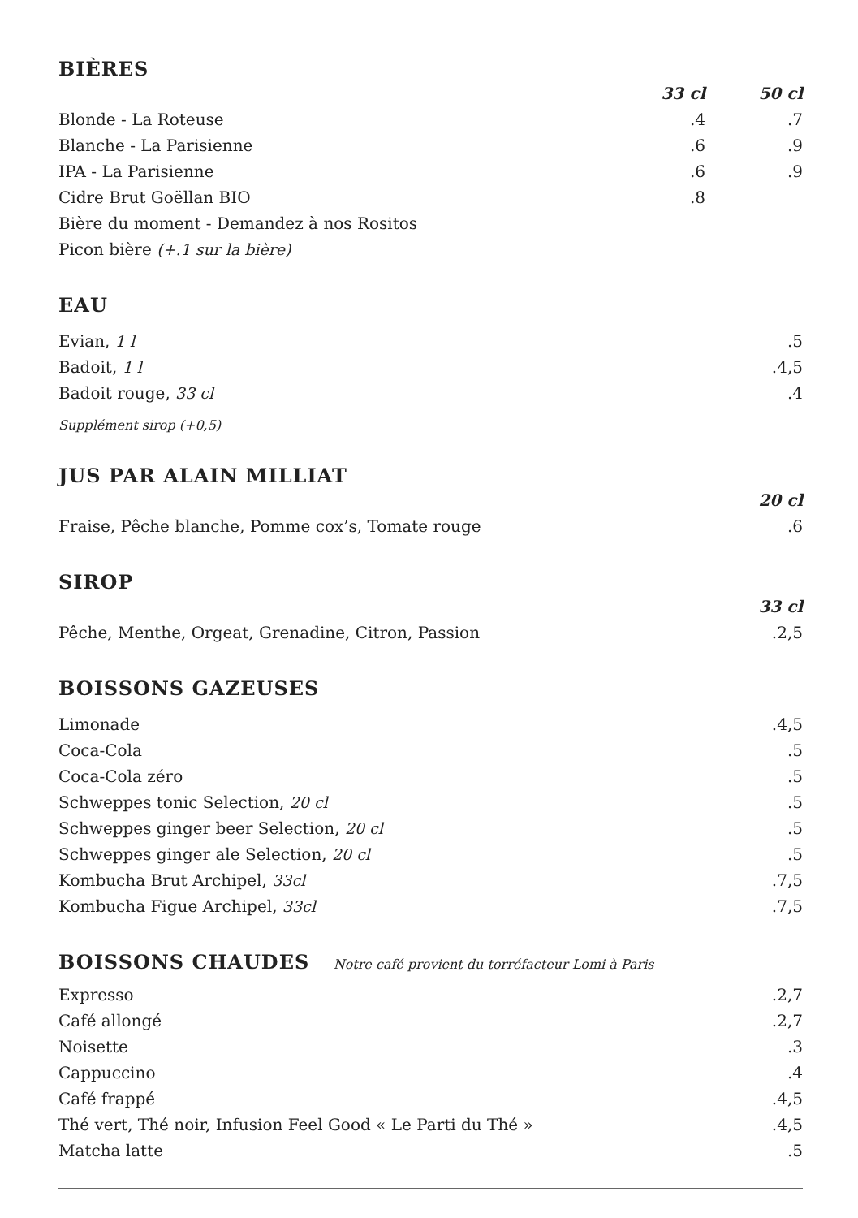BIÈRES
| | 33 cl | 50 cl |
| --- | --- | --- |
| Blonde - La Roteuse | .4 | .7 |
| Blanche - La Parisienne | .6 | .9 |
| IPA - La Parisienne | .6 | .9 |
| Cidre Brut Goëllan BIO | .8 | |
| Bière du moment - Demandez à nos Rositos | | |
| Picon bière (+.1 sur la bière) | | |
EAU
| Evian, 1 l | .5 |
| Badoit, 1 l | .4,5 |
| Badoit rouge, 33 cl | .4 |
Supplément sirop (+0,5)
JUS PAR ALAIN MILLIAT
| | 20 cl |
| --- | --- |
| Fraise, Pêche blanche, Pomme cox’s, Tomate rouge | .6 |
SIROP
| | 33 cl |
| --- | --- |
| Pêche, Menthe, Orgeat, Grenadine, Citron, Passion | .2,5 |
BOISSONS GAZEUSES
| Limonade | .4,5 |
| Coca-Cola | .5 |
| Coca-Cola zéro | .5 |
| Schweppes tonic Selection, 20 cl | .5 |
| Schweppes ginger beer Selection, 20 cl | .5 |
| Schweppes ginger ale Selection, 20 cl | .5 |
| Kombucha Brut Archipel, 33cl | .7,5 |
| Kombucha Figue Archipel, 33cl | .7,5 |
BOISSONS CHAUDES Notre café provient du torréfacteur Lomi à Paris
| Expresso | .2,7 |
| Café allongé | .2,7 |
| Noisette | .3 |
| Cappuccino | .4 |
| Café frappé | .4,5 |
| Thé vert, Thé noir, Infusion Feel Good « Le Parti du Thé » | .4,5 |
| Matcha latte | .5 |